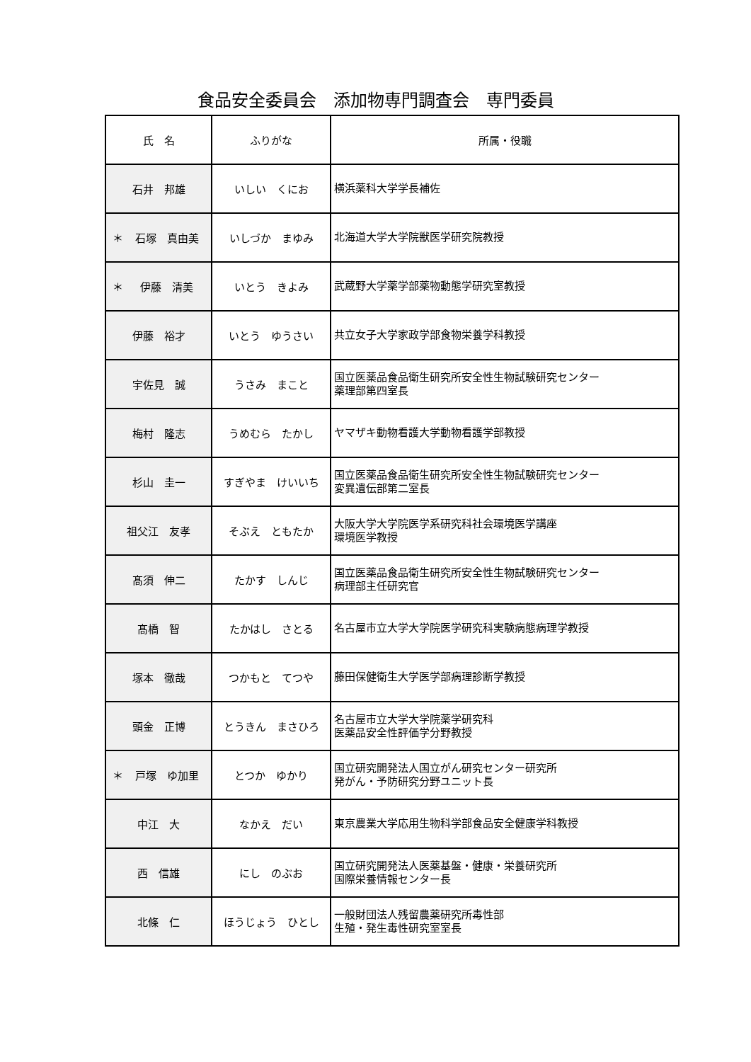食品安全委員会　添加物専門調査会　専門委員
| 氏 名 | ふりがな | 所属・役職 |
| --- | --- | --- |
| 石井 邦雄 | いしい くにお | 横浜薬科大学学長補佐 |
| ＊ 石塚 真由美 | いしづか まゆみ | 北海道大学大学院獣医学研究院教授 |
| ＊ 伊藤 清美 | いとう きよみ | 武蔵野大学薬学部薬物動態学研究室教授 |
| 伊藤 裕才 | いとう ゆうさい | 共立女子大学家政学部食物栄養学科教授 |
| 宇佐見 誠 | うさみ まこと | 国立医薬品食品衛生研究所安全性生物試験研究センター 薬理部第四室長 |
| 梅村 隆志 | うめむら たかし | ヤマザキ動物看護大学動物看護学部教授 |
| 杉山 圭一 | すぎやま けいいち | 国立医薬品食品衛生研究所安全性生物試験研究センター 変異遺伝部第二室長 |
| 祖父江 友孝 | そぶえ ともたか | 大阪大学大学院医学系研究科社会環境医学講座 環境医学教授 |
| 髙須 伸二 | たかす しんじ | 国立医薬品食品衛生研究所安全性生物試験研究センター 病理部主任研究官 |
| 髙橋 智 | たかはし さとる | 名古屋市立大学大学院医学研究科実験病態病理学教授 |
| 塚本 徹哉 | つかもと てつや | 藤田保健衛生大学医学部病理診断学教授 |
| 頭金 正博 | とうきん まさひろ | 名古屋市立大学大学院薬学研究科 医薬品安全性評価学分野教授 |
| ＊ 戸塚 ゆ加里 | とつか ゆかり | 国立研究開発法人国立がん研究センター研究所 発がん・予防研究分野ユニット長 |
| 中江 大 | なかえ だい | 東京農業大学応用生物科学部食品安全健康学科教授 |
| 西 信雄 | にし のぶお | 国立研究開発法人医薬基盤・健康・栄養研究所 国際栄養情報センター長 |
| 北條 仁 | ほうじょう ひとし | 一般財団法人残留農薬研究所毒性部 生殖・発生毒性研究室室長 |